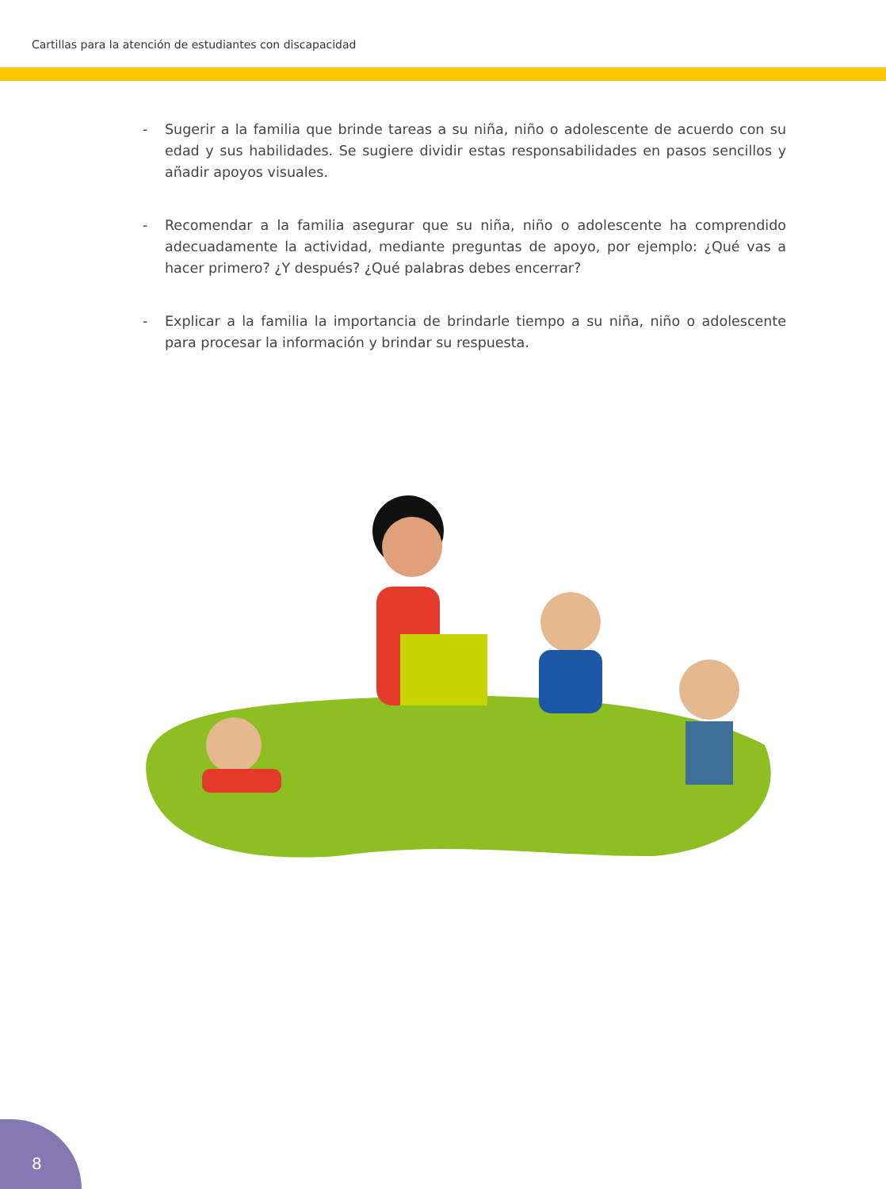Cartillas para la atención de estudiantes con discapacidad
- Sugerir a la familia que brinde tareas a su niña, niño o adolescente de acuerdo con su edad y sus habilidades. Se sugiere dividir estas responsabilidades en pasos sencillos y añadir apoyos visuales.
- Recomendar a la familia asegurar que su niña, niño o adolescente ha comprendido adecuadamente la actividad, mediante preguntas de apoyo, por ejemplo: ¿Qué vas a hacer primero? ¿Y después? ¿Qué palabras debes encerrar?
- Explicar a la familia la importancia de brindarle tiempo a su niña, niño o adolescente para procesar la información y brindar su respuesta.
8